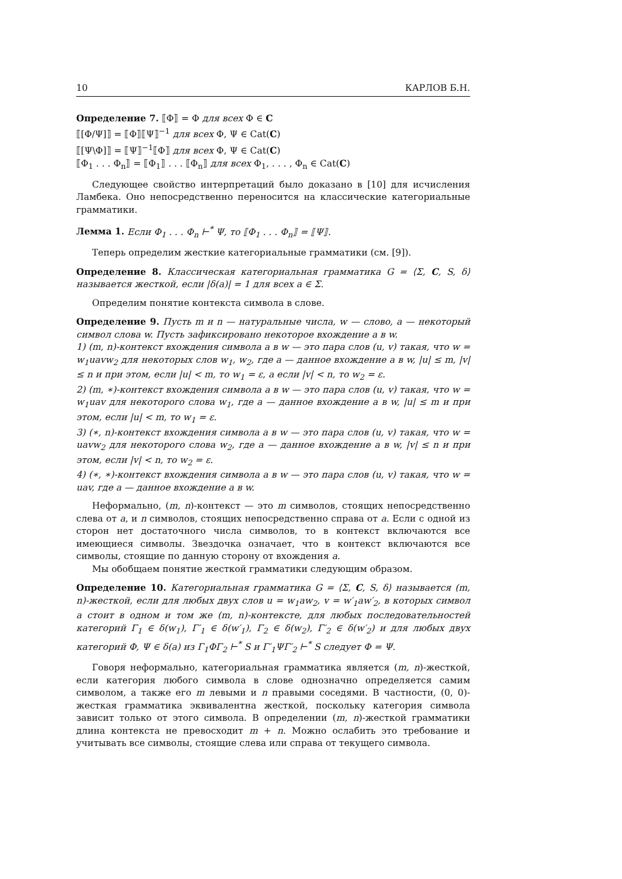10 КАРЛОВ Б.Н.
Определение 7. ⟦Φ⟧ = Φ для всех Φ ∈ C
⟦[Φ/Ψ]⟧ = ⟦Φ⟧⟦Ψ⟧<sup>−1</sup> для всех Φ, Ψ ∈ Cat(C)
⟦[Ψ\Φ]⟧ = ⟦Ψ⟧<sup>−1</sup>⟦Φ⟧ для всех Φ, Ψ ∈ Cat(C)
⟦Φ<sub>1</sub> . . . Φ<sub>n</sub>⟧ = ⟦Φ<sub>1</sub>⟧ . . . ⟦Φ<sub>n</sub>⟧ для всех Φ<sub>1</sub>, . . . , Φ<sub>n</sub> ∈ Cat(C)
Следующее свойство интерпретаций было доказано в [10] для исчисления Ламбека. Оно непосредственно переносится на классические категориальные грамматики.
Лемма 1. Если Φ<sub>1</sub> . . . Φ<sub>n</sub> ⊢<sup>*</sup> Ψ, то ⟦Φ<sub>1</sub> . . . Φ<sub>n</sub>⟧ = ⟦Ψ⟧.
Теперь определим жесткие категориальные грамматики (см. [9]).
Определение 8. Классическая категориальная грамматика G = ⟨Σ, C, S, δ⟩ называется жесткой, если |δ(a)| = 1 для всех a ∈ Σ.
Определим понятие контекста символа в слове.
Определение 9. Пусть m и n — натуральные числа, w — слово, a — некоторый символ слова w. Пусть зафиксировано некоторое вхождение a в w.
1) (m, n)-контекст вхождения символа a в w — это пара слов (u, v) такая, что w = w<sub>1</sub>uavw<sub>2</sub> для некоторых слов w<sub>1</sub>, w<sub>2</sub>, где a — данное вхождение a в w, |u| ≤ m, |v| ≤ n и при этом, если |u| < m, то w<sub>1</sub> = ε, а если |v| < n, то w<sub>2</sub> = ε.
2) (m, ∗)-контекст вхождения символа a в w — это пара слов (u, v) такая, что w = w<sub>1</sub>uav для некоторого слова w<sub>1</sub>, где a — данное вхождение a в w, |u| ≤ m и при этом, если |u| < m, то w<sub>1</sub> = ε.
3) (∗, n)-контекст вхождения символа a в w — это пара слов (u, v) такая, что w = uavw<sub>2</sub> для некоторого слова w<sub>2</sub>, где a — данное вхождение a в w, |v| ≤ n и при этом, если |v| < n, то w<sub>2</sub> = ε.
4) (∗, ∗)-контекст вхождения символа a в w — это пара слов (u, v) такая, что w = uav, где a — данное вхождение a в w.
Неформально, (m, n)-контекст — это m символов, стоящих непосредственно слева от a, и n символов, стоящих непосредственно справа от a. Если с одной из сторон нет достаточного числа символов, то в контекст включаются все имеющиеся символы. Звездочка означает, что в контекст включаются все символы, стоящие по данную сторону от вхождения a.
Мы обобщаем понятие жесткой грамматики следующим образом.
Определение 10. Категориальная грамматика G = ⟨Σ, C, S, δ⟩ называется (m, n)-жесткой, если для любых двух слов u = w<sub>1</sub>aw<sub>2</sub>, v = w′<sub>1</sub>aw′<sub>2</sub>, в которых символ a стоит в одном и том же (m, n)-контексте, для любых последовательностей категорий Γ<sub>1</sub> ∈ δ(w<sub>1</sub>), Γ′<sub>1</sub> ∈ δ(w′<sub>1</sub>), Γ<sub>2</sub> ∈ δ(w<sub>2</sub>), Γ′<sub>2</sub> ∈ δ(w′<sub>2</sub>) и для любых двух категорий Φ, Ψ ∈ δ(a) из Γ<sub>1</sub>ΦΓ<sub>2</sub> ⊢<sup>*</sup> S и Γ′<sub>1</sub>ΨΓ′<sub>2</sub> ⊢<sup>*</sup> S следует Φ = Ψ.
Говоря неформально, категориальная грамматика является (m, n)-жесткой, если категория любого символа в слове однозначно определяется самим символом, а также его m левыми и n правыми соседями. В частности, (0, 0)-жесткая грамматика эквивалентна жесткой, поскольку категория символа зависит только от этого символа. В определении (m, n)-жесткой грамматики длина контекста не превосходит m + n. Можно ослабить это требование и учитывать все символы, стоящие слева или справа от текущего символа.